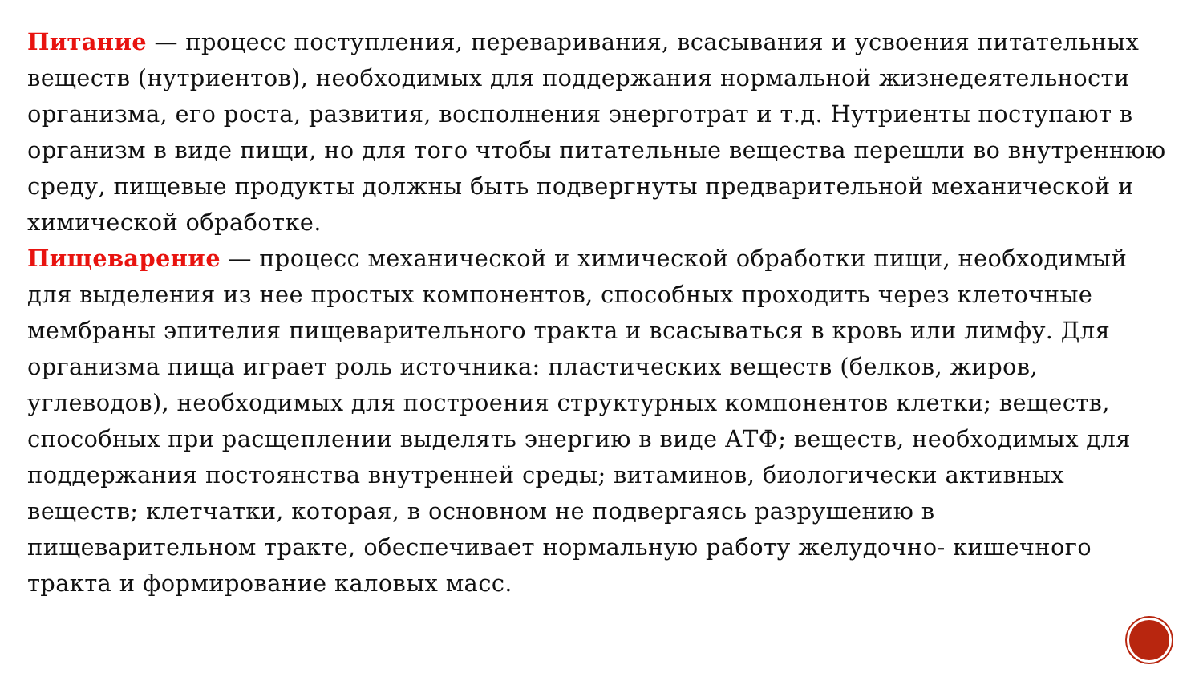Питание — процесс поступления, переваривания, всасывания и усвоения питательных веществ (нутриентов), необходимых для поддержания нормальной жизнедеятельности организма, его роста, развития, восполнения энерготрат и т.д. Нутриенты поступают в организм в виде пищи, но для того чтобы питательные вещества перешли во внутреннюю среду, пищевые продукты должны быть подвергнуты предварительной механической и химической обработке.
Пищеварение — процесс механической и химической обработки пищи, необходимый для выделения из нее простых компонентов, способных проходить через клеточные мембраны эпителия пищеварительного тракта и всасываться в кровь или лимфу. Для организма пища играет роль источника: пластических веществ (белков, жиров, углеводов), необходимых для построения структурных компонентов клетки; веществ, способных при расщеплении выделять энергию в виде АТФ; веществ, необходимых для поддержания постоянства внутренней среды; витаминов, биологически активных веществ; клетчатки, которая, в основном не подвергаясь разрушению в пищеварительном тракте, обеспечивает нормальную работу желудочно- кишечного тракта и формирование каловых масс.